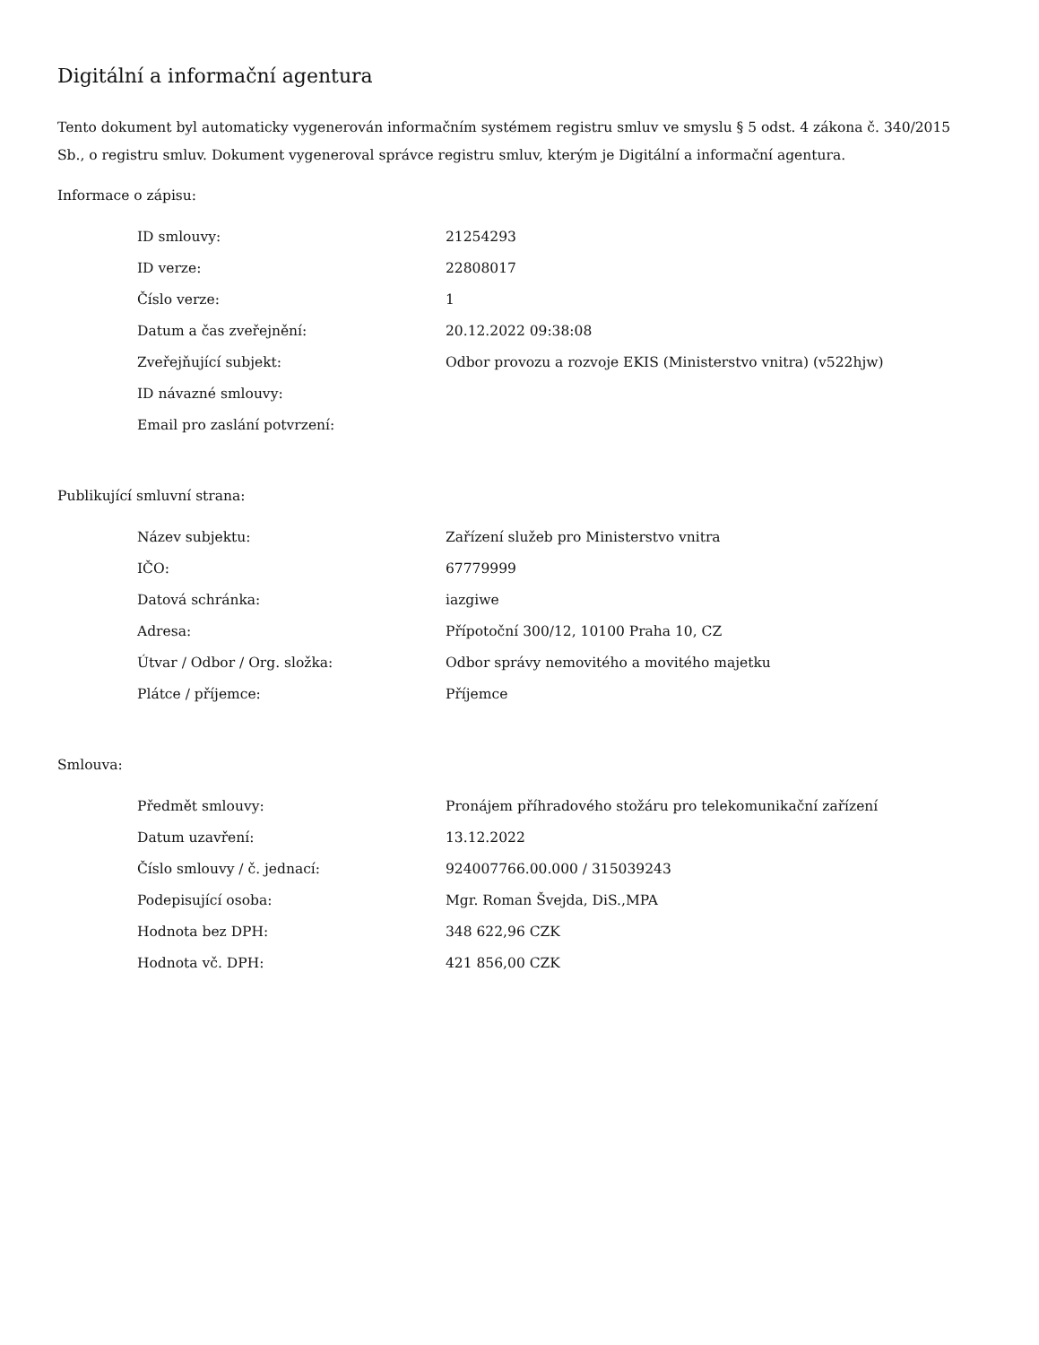Digitální a informační agentura
Tento dokument byl automaticky vygenerován informačním systémem registru smluv ve smyslu § 5 odst. 4 zákona č. 340/2015 Sb., o registru smluv. Dokument vygeneroval správce registru smluv, kterým je Digitální a informační agentura.
Informace o zápisu:
| ID smlouvy: | 21254293 |
| ID verze: | 22808017 |
| Číslo verze: | 1 |
| Datum a čas zveřejnění: | 20.12.2022 09:38:08 |
| Zveřejňující subjekt: | Odbor provozu a rozvoje EKIS (Ministerstvo vnitra) (v522hjw) |
| ID návazné smlouvy: | |
| Email pro zaslání potvrzení: | |
Publikující smluvní strana:
| Název subjektu: | Zařízení služeb pro Ministerstvo vnitra |
| IČO: | 67779999 |
| Datová schránka: | iazgiwe |
| Adresa: | Přípotoční 300/12, 10100 Praha 10, CZ |
| Útvar / Odbor / Org. složka: | Odbor správy nemovitého a movitého majetku |
| Plátce / příjemce: | Příjemce |
Smlouva:
| Předmět smlouvy: | Pronájem příhradového stožáru pro telekomunikační zařízení |
| Datum uzavření: | 13.12.2022 |
| Číslo smlouvy / č. jednací: | 924007766.00.000 / 315039243 |
| Podepisující osoba: | Mgr. Roman Švejda, DiS.,MPA |
| Hodnota bez DPH: | 348 622,96 CZK |
| Hodnota vč. DPH: | 421 856,00 CZK |